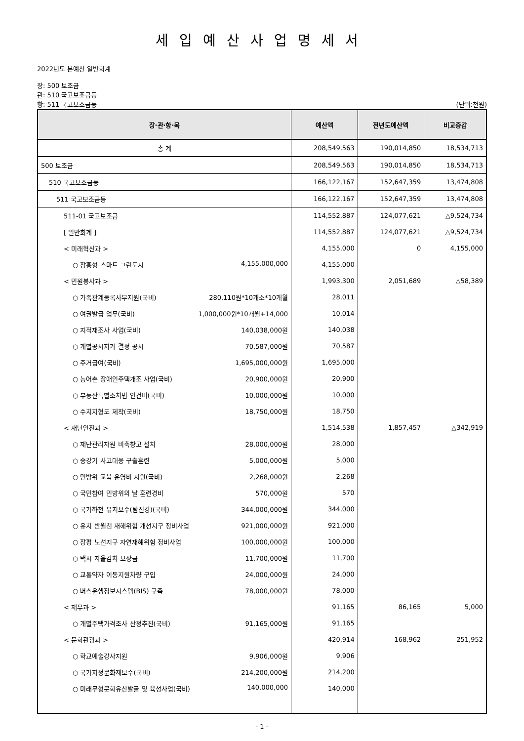세입예산사업명세서
2022년도 본예산 일반회계
장: 500 보조금
관: 510 국고보조금등
항: 511 국고보조금등 (단위:천원)
| 장·관·항·목 | 예산액 | 전년도예산액 | 비교증감 |
| --- | --- | --- | --- |
| 총 계 | 208,549,563 | 190,014,850 | 18,534,713 |
| 500 보조금 | 208,549,563 | 190,014,850 | 18,534,713 |
| 510 국고보조금등 | 166,122,167 | 152,647,359 | 13,474,808 |
| 511 국고보조금등 | 166,122,167 | 152,647,359 | 13,474,808 |
| 511-01 국고보조금 | 114,552,887 | 124,077,621 | △9,524,734 |
| [ 일반회계 ] | 114,552,887 | 124,077,621 | △9,524,734 |
| < 미래혁신과 > | 4,155,000 | 0 | 4,155,000 |
| ○ 장흥형 스마트 그린도시 4,155,000,000 | 4,155,000 | | |
| < 민원봉사과 > | 1,993,300 | 2,051,689 | △58,389 |
| ○ 가족관계등록사무지원(국비) 280,110원*10개소*10개월 | 28,011 | | |
| ○ 여권발급 업무(국비) 1,000,000원*10개월+14,000 | 10,014 | | |
| ○ 지적재조사 사업(국비) 140,038,000원 | 140,038 | | |
| ○ 개별공시지가 결정 공시 70,587,000원 | 70,587 | | |
| ○ 주거급여(국비) 1,695,000,000원 | 1,695,000 | | |
| ○ 농어촌 장애인주택개조 사업(국비) 20,900,000원 | 20,900 | | |
| ○ 부동산특별조치법 인건비(국비) 10,000,000원 | 10,000 | | |
| ○ 수치지형도 제작(국비) 18,750,000원 | 18,750 | | |
| < 재난안전과 > | 1,514,538 | 1,857,457 | △342,919 |
| ○ 재난관리자원 비축창고 설치 28,000,000원 | 28,000 | | |
| ○ 승강기 사고대응 구출훈련 5,000,000원 | 5,000 | | |
| ○ 민방위 교육 운영비 지원(국비) 2,268,000원 | 2,268 | | |
| ○ 국민참여 민방위의 날 훈련경비 570,000원 | 570 | | |
| ○ 국가하천 유지보수(탐진강)(국비) 344,000,000원 | 344,000 | | |
| ○ 유치 반월천 재해위험 개선지구 정비사업 921,000,000원 | 921,000 | | |
| ○ 장평 노선지구 자연재해위험 정비사업 100,000,000원 | 100,000 | | |
| ○ 택시 자율감차 보상금 11,700,000원 | 11,700 | | |
| ○ 교통약자 이동지원차량 구입 24,000,000원 | 24,000 | | |
| ○ 버스운행정보시스템(BIS) 구축 78,000,000원 | 78,000 | | |
| < 재무과 > | 91,165 | 86,165 | 5,000 |
| ○ 개별주택가격조사 산정추진(국비) 91,165,000원 | 91,165 | | |
| < 문화관광과 > | 420,914 | 168,962 | 251,952 |
| ○ 학교예술강사지원 9,906,000원 | 9,906 | | |
| ○ 국가지정문화재보수(국비) 214,200,000원 | 214,200 | | |
| ○ 미래무형문화유산발굴 및 육성사업(국비) 140,000,000 | 140,000 | | |
- 1 -